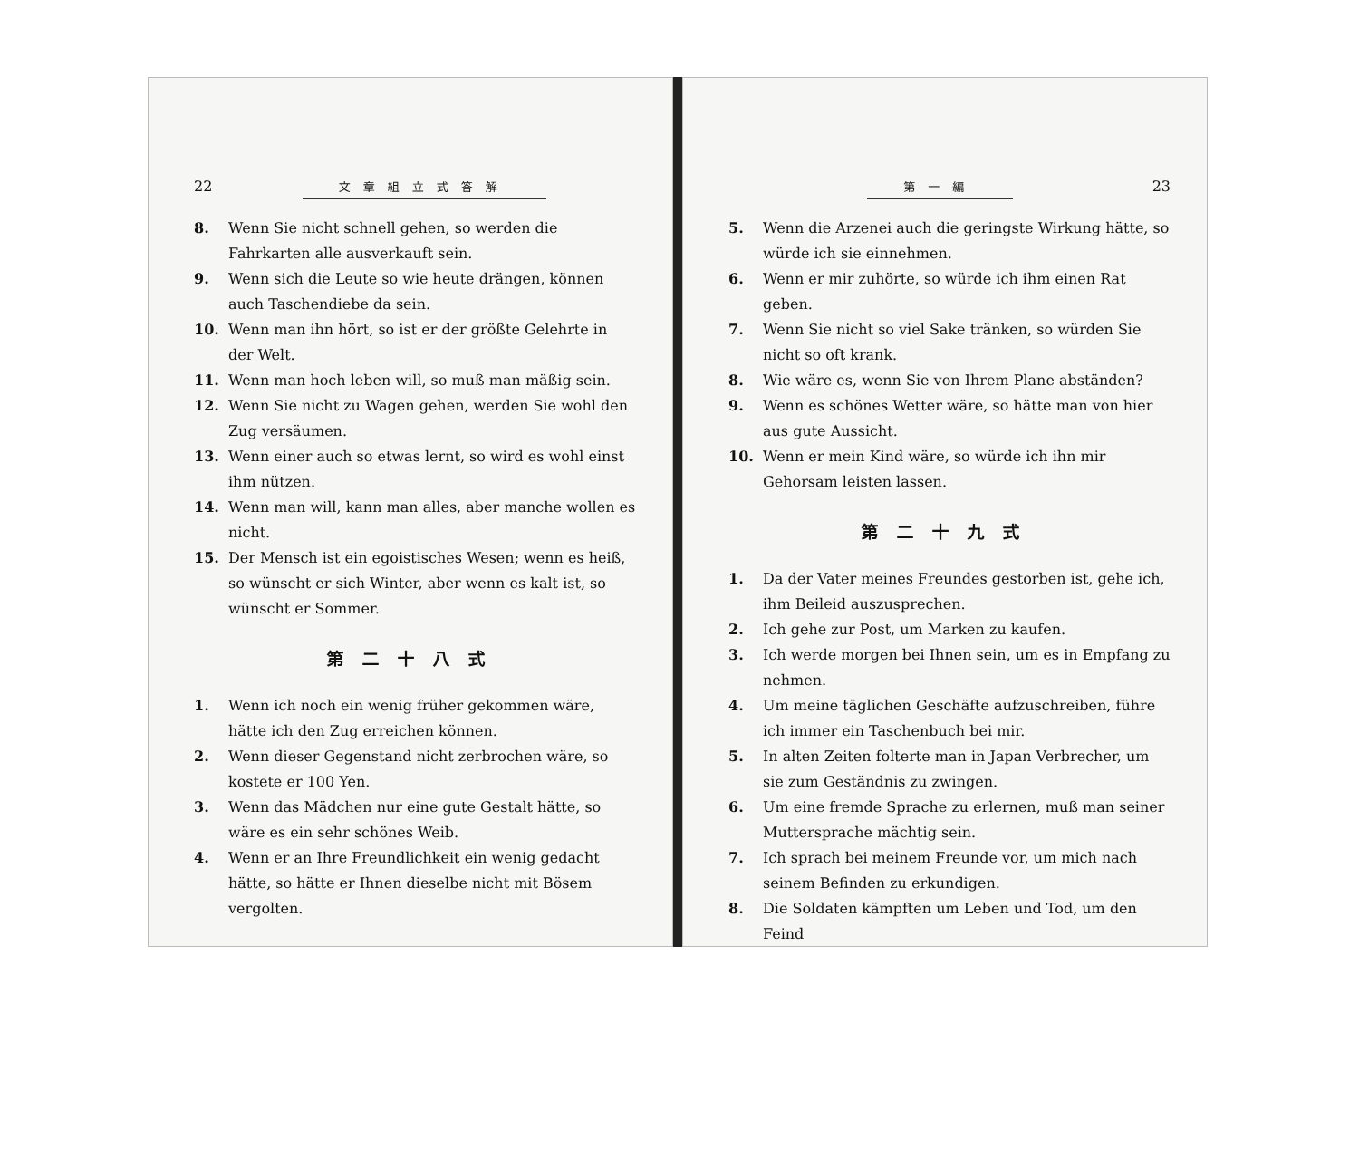22 文章組立式答解
8. Wenn Sie nicht schnell gehen, so werden die Fahrkarten alle ausverkauft sein.
9. Wenn sich die Leute so wie heute drängen, können auch Taschendiebe da sein.
10. Wenn man ihn hört, so ist er der größte Gelehrte in der Welt.
11. Wenn man hoch leben will, so muß man mäßig sein.
12. Wenn Sie nicht zu Wagen gehen, werden Sie wohl den Zug versäumen.
13. Wenn einer auch so etwas lernt, so wird es wohl einst ihm nützen.
14. Wenn man will, kann man alles, aber manche wollen es nicht.
15. Der Mensch ist ein egoistisches Wesen; wenn es heiß, so wünscht er sich Winter, aber wenn es kalt ist, so wünscht er Sommer.
第二十八式
1. Wenn ich noch ein wenig früher gekommen wäre, hätte ich den Zug erreichen können.
2. Wenn dieser Gegenstand nicht zerbrochen wäre, so kostete er 100 Yen.
3. Wenn das Mädchen nur eine gute Gestalt hätte, so wäre es ein sehr schönes Weib.
4. Wenn er an Ihre Freundlichkeit ein wenig gedacht hätte, so hätte er Ihnen dieselbe nicht mit Bösem vergolten.
第一編 23
5. Wenn die Arzenei auch die geringste Wirkung hätte, so würde ich sie einnehmen.
6. Wenn er mir zuhörte, so würde ich ihm einen Rat geben.
7. Wenn Sie nicht so viel Sake tränken, so würden Sie nicht so oft krank.
8. Wie wäre es, wenn Sie von Ihrem Plane abständen?
9. Wenn es schönes Wetter wäre, so hätte man von hier aus gute Aussicht.
10. Wenn er mein Kind wäre, so würde ich ihn mir Gehorsam leisten lassen.
第二十九式
1. Da der Vater meines Freundes gestorben ist, gehe ich, ihm Beileid auszusprechen.
2. Ich gehe zur Post, um Marken zu kaufen.
3. Ich werde morgen bei Ihnen sein, um es in Empfang zu nehmen.
4. Um meine täglichen Geschäfte aufzuschreiben, führe ich immer ein Taschenbuch bei mir.
5. In alten Zeiten folterte man in Japan Verbrecher, um sie zum Geständnis zu zwingen.
6. Um eine fremde Sprache zu erlernen, muß man seiner Muttersprache mächtig sein.
7. Ich sprach bei meinem Freunde vor, um mich nach seinem Befinden zu erkundigen.
8. Die Soldaten kämpften um Leben und Tod, um den Feind